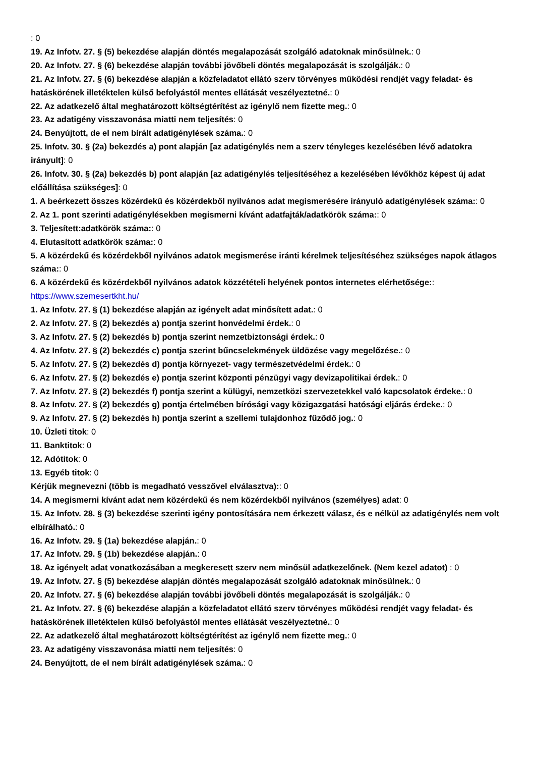: 0
19. Az Infotv. 27. § (5) bekezdése alapján döntés megalapozását szolgáló adatoknak minősülnek.: 0
20. Az Infotv. 27. § (6) bekezdése alapján további jövőbeli döntés megalapozását is szolgálják.: 0
21. Az Infotv. 27. § (6) bekezdése alapján a közfeladatot ellátó szerv törvényes működési rendjét vagy feladat- és hatáskörének illetéktelen külső befolyástól mentes ellátását veszélyeztetné.: 0
22. Az adatkezelő által meghatározott költségtérítést az igénylő nem fizette meg.: 0
23. Az adatigény visszavonása miatti nem teljesítés: 0
24. Benyújtott, de el nem bírált adatigénylések száma.: 0
25. Infotv. 30. § (2a) bekezdés a) pont alapján [az adatigénylés nem a szerv tényleges kezelésében lévő adatokra irányult]: 0
26. Infotv. 30. § (2a) bekezdés b) pont alapján [az adatigénylés teljesítéséhez a kezelésében lévőkhöz képest új adat előállítása szükséges]: 0
1. A beérkezett összes közérdekű és közérdekből nyilvános adat megismerésére irányuló adatigénylések száma:: 0
2. Az 1. pont szerinti adatigénylésekben megismerni kívánt adatfajták/adatkörök száma:: 0
3. Teljesített:adatkörök száma:: 0
4. Elutasított adatkörök száma:: 0
5. A közérdekű és közérdekből nyilvános adatok megismerése iránti kérelmek teljesítéséhez szükséges napok átlagos száma:: 0
6. A közérdekű és közérdekből nyilvános adatok közzétételi helyének pontos internetes elérhetősége:: https://www.szemesertkht.hu/
1. Az Infotv. 27. § (1) bekezdése alapján az igényelt adat minősített adat.: 0
2. Az Infotv. 27. § (2) bekezdés a) pontja szerint honvédelmi érdek.: 0
3. Az Infotv. 27. § (2) bekezdés b) pontja szerint nemzetbiztonsági érdek.: 0
4. Az Infotv. 27. § (2) bekezdés c) pontja szerint bűncselekmények üldözése vagy megelőzése.: 0
5. Az Infotv. 27. § (2) bekezdés d) pontja környezet- vagy természetvédelmi érdek.: 0
6. Az Infotv. 27. § (2) bekezdés e) pontja szerint központi pénzügyi vagy devizapolitikai érdek.: 0
7. Az Infotv. 27. § (2) bekezdés f) pontja szerint a külügyi, nemzetközi szervezetekkel való kapcsolatok érdeke.: 0
8. Az Infotv. 27. § (2) bekezdés g) pontja értelmében bírósági vagy közigazgatási hatósági eljárás érdeke.: 0
9. Az Infotv. 27. § (2) bekezdés h) pontja szerint a szellemi tulajdonhoz fűződő jog.: 0
10. Üzleti titok: 0
11. Banktitok: 0
12. Adótitok: 0
13. Egyéb titok: 0
Kérjük megnevezni (több is megadható vesszővel elválasztva):: 0
14. A megismerni kívánt adat nem közérdekű és nem közérdekből nyilvános (személyes) adat: 0
15. Az Infotv. 28. § (3) bekezdése szerinti igény pontosítására nem érkezett válasz, és e nélkül az adatigénylés nem volt elbírálható.: 0
16. Az Infotv. 29. § (1a) bekezdése alapján.: 0
17. Az Infotv. 29. § (1b) bekezdése alapján.: 0
18. Az igényelt adat vonatkozásában a megkeresett szerv nem minősül adatkezelőnek. (Nem kezel adatot) : 0
19. Az Infotv. 27. § (5) bekezdése alapján döntés megalapozását szolgáló adatoknak minősülnek.: 0
20. Az Infotv. 27. § (6) bekezdése alapján további jövőbeli döntés megalapozását is szolgálják.: 0
21. Az Infotv. 27. § (6) bekezdése alapján a közfeladatot ellátó szerv törvényes működési rendjét vagy feladat- és hatáskörének illetéktelen külső befolyástól mentes ellátását veszélyeztetné.: 0
22. Az adatkezelő által meghatározott költségtérítést az igénylő nem fizette meg.: 0
23. Az adatigény visszavonása miatti nem teljesítés: 0
24. Benyújtott, de el nem bírált adatigénylések száma.: 0